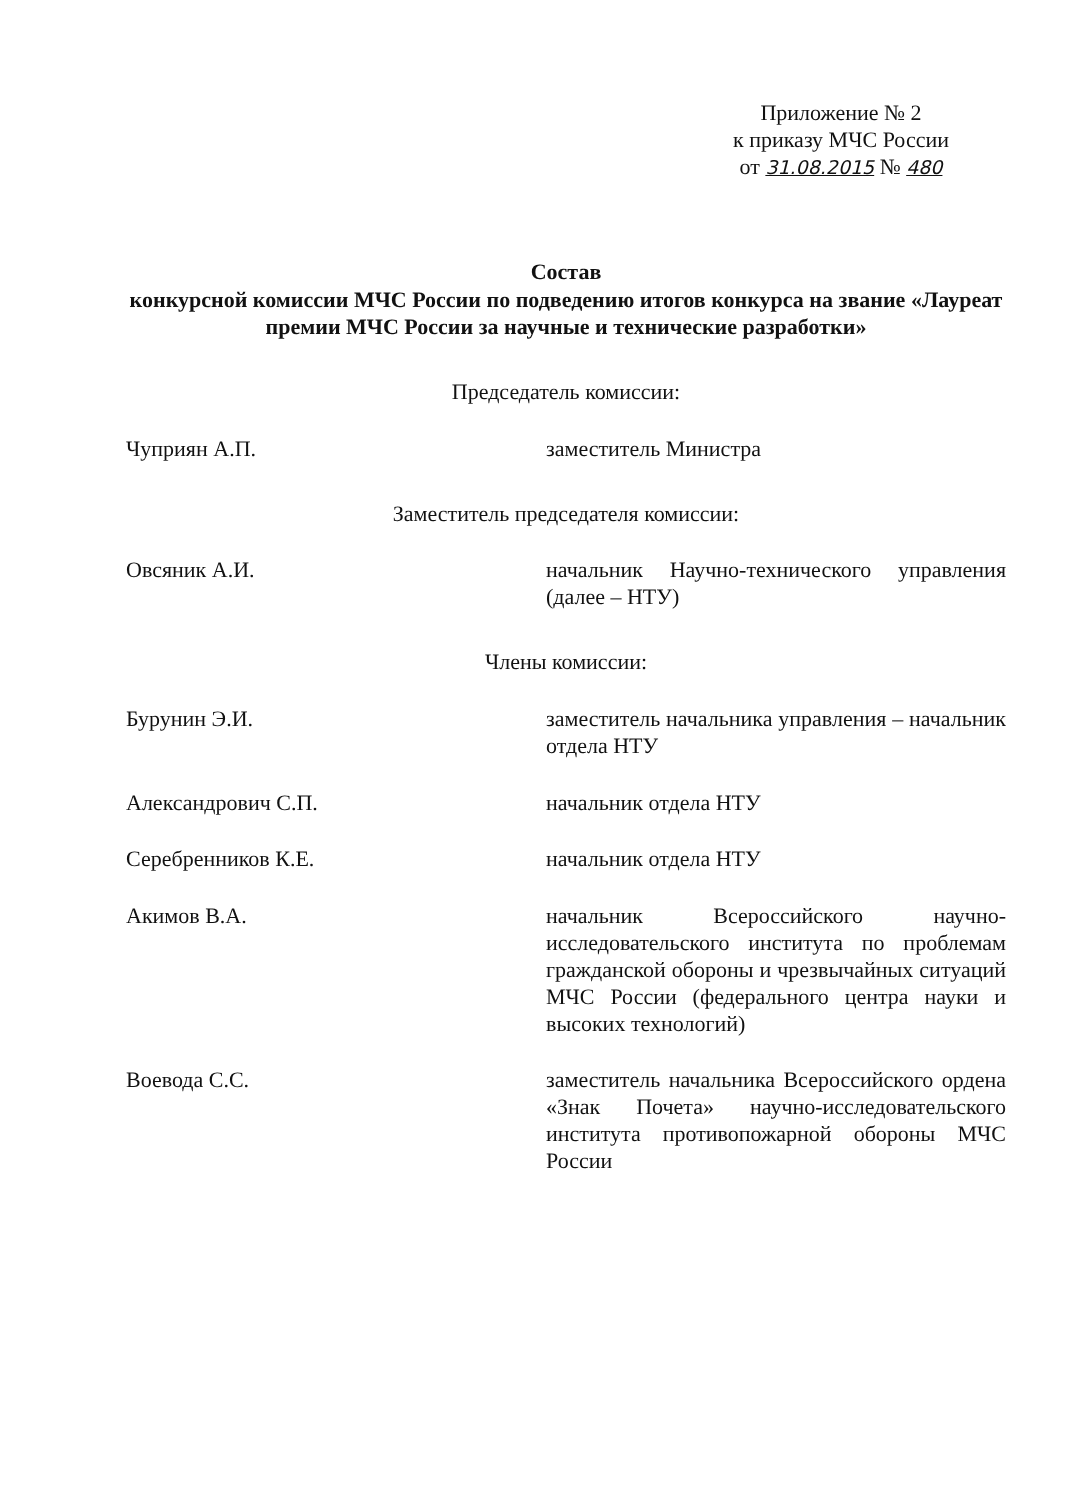Приложение № 2
к приказу МЧС России
от 31.08.2015 № 480
Состав
конкурсной комиссии МЧС России по подведению итогов конкурса на звание «Лауреат премии МЧС России за научные и технические разработки»
Председатель комиссии:
Чуприян А.П. заместитель Министра
Заместитель председателя комиссии:
Овсяник А.И. начальник Научно-технического управления (далее – НТУ)
Члены комиссии:
Бурунин Э.И. заместитель начальника управления – начальник отдела НТУ
Александрович С.П. начальник отдела НТУ
Серебренников К.Е. начальник отдела НТУ
Акимов В.А. начальник Всероссийского научно-исследовательского института по проблемам гражданской обороны и чрезвычайных ситуаций МЧС России (федерального центра науки и высоких технологий)
Воевода С.С. заместитель начальника Всероссийского ордена «Знак Почета» научно-исследовательского института противопожарной обороны МЧС России